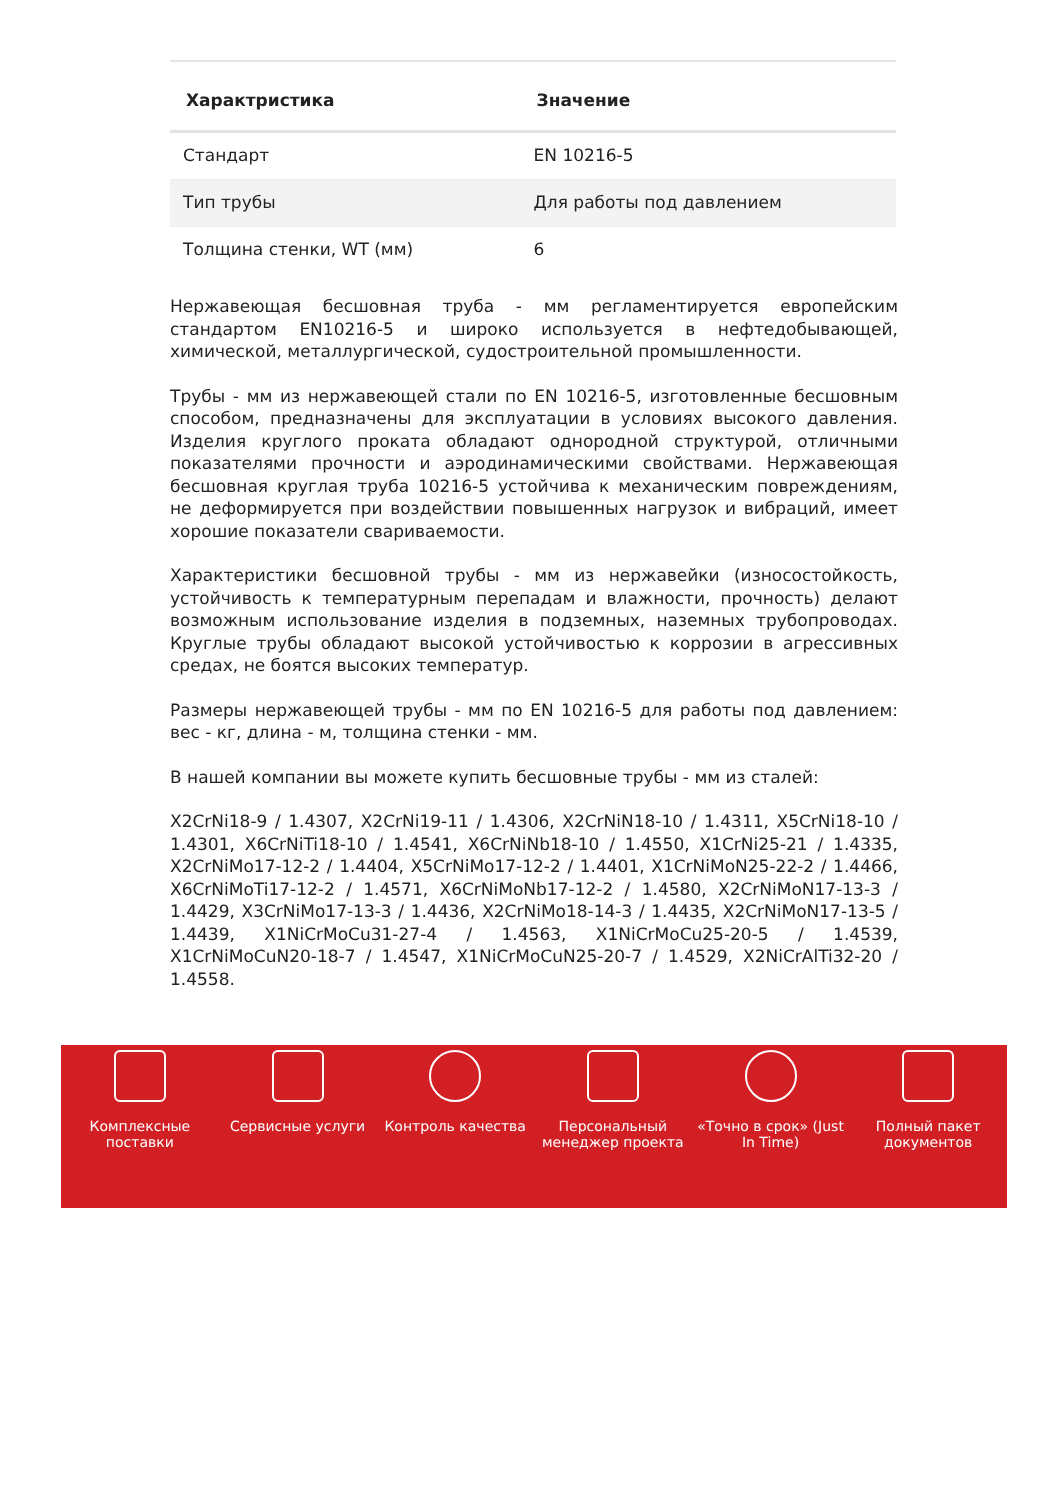| Характристика | Значение |
| --- | --- |
| Стандарт | EN 10216-5 |
| Тип трубы | Для работы под давлением |
| Толщина стенки, WT (мм) | 6 |
Нержавеющая бесшовная труба - мм регламентируется европейским стандартом EN10216-5 и широко используется в нефтедобывающей, химической, металлургической, судостроительной промышленности.
Трубы - мм из нержавеющей стали по EN 10216-5, изготовленные бесшовным способом, предназначены для эксплуатации в условиях высокого давления. Изделия круглого проката обладают однородной структурой, отличными показателями прочности и аэродинамическими свойствами. Нержавеющая бесшовная круглая труба 10216-5 устойчива к механическим повреждениям, не деформируется при воздействии повышенных нагрузок и вибраций, имеет хорошие показатели свариваемости.
Характеристики бесшовной трубы - мм из нержавейки (износостойкость, устойчивость к температурным перепадам и влажности, прочность) делают возможным использование изделия в подземных, наземных трубопроводах. Круглые трубы обладают высокой устойчивостью к коррозии в агрессивных средах, не боятся высоких температур.
Размеры нержавеющей трубы - мм по EN 10216-5 для работы под давлением: вес - кг, длина - м, толщина стенки - мм.
В нашей компании вы можете купить бесшовные трубы - мм из сталей:
X2CrNi18-9 / 1.4307, X2CrNi19-11 / 1.4306, X2CrNiN18-10 / 1.4311, X5CrNi18-10 / 1.4301, X6CrNiTi18-10 / 1.4541, X6CrNiNb18-10 / 1.4550, X1CrNi25-21 / 1.4335, X2CrNiMo17-12-2 / 1.4404, X5CrNiMo17-12-2 / 1.4401, X1CrNiMoN25-22-2 / 1.4466, X6CrNiMoTi17-12-2 / 1.4571, X6CrNiMoNb17-12-2 / 1.4580, X2CrNiMoN17-13-3 / 1.4429, X3CrNiMo17-13-3 / 1.4436, X2CrNiMo18-14-3 / 1.4435, X2CrNiMoN17-13-5 / 1.4439, X1NiCrMoCu31-27-4 / 1.4563, X1NiCrMoCu25-20-5 / 1.4539, X1CrNiMoCuN20-18-7 / 1.4547, X1NiCrMoCuN25-20-7 / 1.4529, X2NiCrAlTi32-20 / 1.4558.
Комплексные
поставки
Сервисные услуги Контроль качества Персональный
менеджер проекта
«Точно в срок» (Just
In Time)
Полный пакет
документов